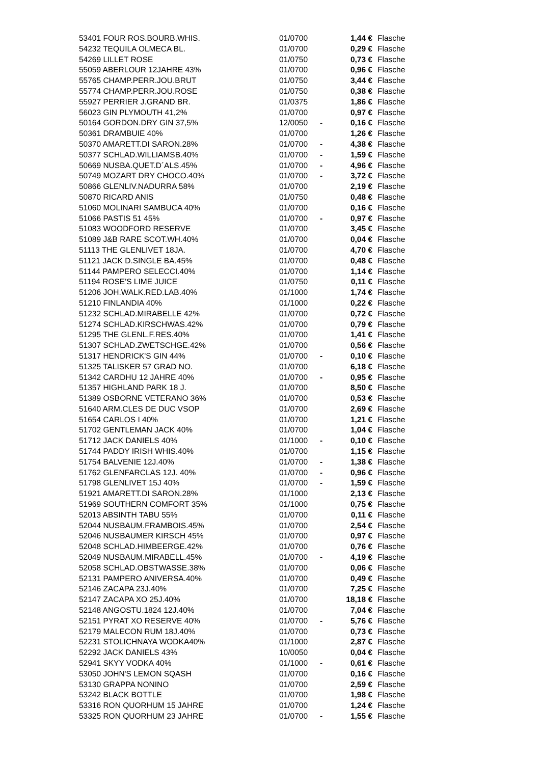| 53401 FOUR ROS.BOURB.WHIS. | 01/0700 | | 1,44 € | Flasche |
| 54232 TEQUILA OLMECA BL. | 01/0700 | | 0,29 € | Flasche |
| 54269 LILLET ROSE | 01/0750 | | 0,73 € | Flasche |
| 55059 ABERLOUR 12JAHRE 43% | 01/0700 | | 0,96 € | Flasche |
| 55765 CHAMP.PERR.JOU.BRUT | 01/0750 | | 3,44 € | Flasche |
| 55774 CHAMP.PERR.JOU.ROSE | 01/0750 | | 0,38 € | Flasche |
| 55927 PERRIER J.GRAND BR. | 01/0375 | | 1,86 € | Flasche |
| 56023 GIN PLYMOUTH 41,2% | 01/0700 | | 0,97 € | Flasche |
| 50164 GORDON.DRY GIN 37,5% | 12/0050 | - | 0,16 € | Flasche |
| 50361 DRAMBUIE 40% | 01/0700 | | 1,26 € | Flasche |
| 50370 AMARETT.DI SARON.28% | 01/0700 | - | 4,38 € | Flasche |
| 50377 SCHLAD.WILLIAMSB.40% | 01/0700 | - | 1,59 € | Flasche |
| 50669 NUSBA.QUET.D´ALS.45% | 01/0700 | - | 4,96 € | Flasche |
| 50749 MOZART DRY CHOCO.40% | 01/0700 | - | 3,72 € | Flasche |
| 50866 GLENLIV.NADURRA 58% | 01/0700 | | 2,19 € | Flasche |
| 50870 RICARD ANIS | 01/0750 | | 0,48 € | Flasche |
| 51060 MOLINARI SAMBUCA 40% | 01/0700 | | 0,16 € | Flasche |
| 51066 PASTIS 51 45% | 01/0700 | - | 0,97 € | Flasche |
| 51083 WOODFORD RESERVE | 01/0700 | | 3,45 € | Flasche |
| 51089 J&B RARE SCOT.WH.40% | 01/0700 | | 0,04 € | Flasche |
| 51113 THE GLENLIVET 18JA. | 01/0700 | | 4,70 € | Flasche |
| 51121 JACK D.SINGLE BA.45% | 01/0700 | | 0,48 € | Flasche |
| 51144 PAMPERO SELECCI.40% | 01/0700 | | 1,14 € | Flasche |
| 51194 ROSE'S LIME JUICE | 01/0750 | | 0,11 € | Flasche |
| 51206 JOH.WALK.RED.LAB.40% | 01/1000 | | 1,74 € | Flasche |
| 51210 FINLANDIA 40% | 01/1000 | | 0,22 € | Flasche |
| 51232 SCHLAD.MIRABELLE 42% | 01/0700 | | 0,72 € | Flasche |
| 51274 SCHLAD.KIRSCHWAS.42% | 01/0700 | | 0,79 € | Flasche |
| 51295 THE GLENL.F.RES.40% | 01/0700 | | 1,41 € | Flasche |
| 51307 SCHLAD.ZWETSCHGE.42% | 01/0700 | | 0,56 € | Flasche |
| 51317 HENDRICK'S GIN 44% | 01/0700 | - | 0,10 € | Flasche |
| 51325 TALISKER 57 GRAD NO. | 01/0700 | | 6,18 € | Flasche |
| 51342 CARDHU 12 JAHRE 40% | 01/0700 | - | 0,95 € | Flasche |
| 51357 HIGHLAND PARK 18 J. | 01/0700 | | 8,50 € | Flasche |
| 51389 OSBORNE VETERANO 36% | 01/0700 | | 0,53 € | Flasche |
| 51640 ARM.CLES DE DUC VSOP | 01/0700 | | 2,69 € | Flasche |
| 51654 CARLOS I 40% | 01/0700 | | 1,21 € | Flasche |
| 51702 GENTLEMAN JACK 40% | 01/0700 | | 1,04 € | Flasche |
| 51712 JACK DANIELS 40% | 01/1000 | - | 0,10 € | Flasche |
| 51744 PADDY IRISH WHIS.40% | 01/0700 | | 1,15 € | Flasche |
| 51754 BALVENIE 12J.40% | 01/0700 | - | 1,38 € | Flasche |
| 51762 GLENFARCLAS 12J. 40% | 01/0700 | - | 0,96 € | Flasche |
| 51798 GLENLIVET 15J 40% | 01/0700 | - | 1,59 € | Flasche |
| 51921 AMARETT.DI SARON.28% | 01/1000 | | 2,13 € | Flasche |
| 51969 SOUTHERN COMFORT 35% | 01/1000 | | 0,75 € | Flasche |
| 52013 ABSINTH TABU 55% | 01/0700 | | 0,11 € | Flasche |
| 52044 NUSBAUM.FRAMBOIS.45% | 01/0700 | | 2,54 € | Flasche |
| 52046 NUSBAUMER KIRSCH 45% | 01/0700 | | 0,97 € | Flasche |
| 52048 SCHLAD.HIMBEERGE.42% | 01/0700 | | 0,76 € | Flasche |
| 52049 NUSBAUM.MIRABELL.45% | 01/0700 | - | 4,19 € | Flasche |
| 52058 SCHLAD.OBSTWASSE.38% | 01/0700 | | 0,06 € | Flasche |
| 52131 PAMPERO ANIVERSA.40% | 01/0700 | | 0,49 € | Flasche |
| 52146 ZACAPA 23J.40% | 01/0700 | | 7,25 € | Flasche |
| 52147 ZACAPA XO 25J.40% | 01/0700 | | 18,18 € | Flasche |
| 52148 ANGOSTU.1824 12J.40% | 01/0700 | | 7,04 € | Flasche |
| 52151 PYRAT XO RESERVE 40% | 01/0700 | - | 5,76 € | Flasche |
| 52179 MALECON RUM 18J.40% | 01/0700 | | 0,73 € | Flasche |
| 52231 STOLICHNAYA WODKA40% | 01/1000 | | 2,87 € | Flasche |
| 52292 JACK DANIELS 43% | 10/0050 | | 0,04 € | Flasche |
| 52941 SKYY VODKA 40% | 01/1000 | - | 0,61 € | Flasche |
| 53050 JOHN'S LEMON SQASH | 01/0700 | | 0,16 € | Flasche |
| 53130 GRAPPA NONINO | 01/0700 | | 2,59 € | Flasche |
| 53242 BLACK BOTTLE | 01/0700 | | 1,98 € | Flasche |
| 53316 RON QUORHUM 15 JAHRE | 01/0700 | | 1,24 € | Flasche |
| 53325 RON QUORHUM 23 JAHRE | 01/0700 | - | 1,55 € | Flasche |